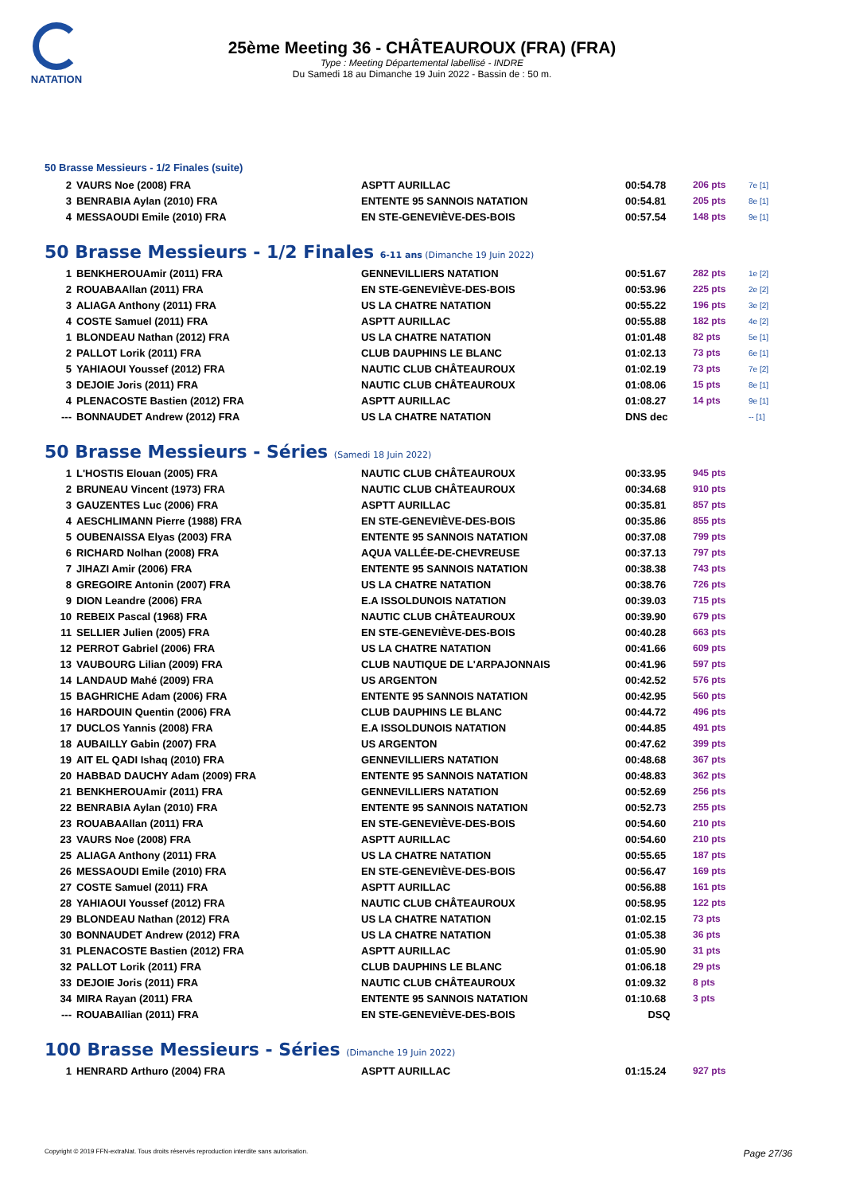NATATION
25ème Meeting 36 - CHÂTEAUROUX (FRA) (FRA)
Type : Meeting Départemental labellisé - INDRE
Du Samedi 18 au Dimanche 19 Juin 2022 - Bassin de : 50 m.
50 Brasse Messieurs - 1/2 Finales (suite)
| 2 | VAURS Noe (2008) FRA | ASPTT AURILLAC | 00:54.78 | 206 pts | 7e [1] |
| 3 | BENRABIA Aylan (2010) FRA | ENTENTE 95 SANNOIS NATATION | 00:54.81 | 205 pts | 8e [1] |
| 4 | MESSAOUDI Emile (2010) FRA | EN STE-GENEVIÈVE-DES-BOIS | 00:57.54 | 148 pts | 9e [1] |
50 Brasse Messieurs - 1/2 Finales 6-11 ans (Dimanche 19 Juin 2022)
| 1 | BENKHEROUAmir (2011) FRA | GENNEVILLIERS NATATION | 00:51.67 | 282 pts | 1e [2] |
| 2 | ROUABAAllan (2011) FRA | EN STE-GENEVIÈVE-DES-BOIS | 00:53.96 | 225 pts | 2e [2] |
| 3 | ALIAGA Anthony (2011) FRA | US LA CHATRE NATATION | 00:55.22 | 196 pts | 3e [2] |
| 4 | COSTE Samuel (2011) FRA | ASPTT AURILLAC | 00:55.88 | 182 pts | 4e [2] |
| 1 | BLONDEAU Nathan (2012) FRA | US LA CHATRE NATATION | 01:01.48 | 82 pts | 5e [1] |
| 2 | PALLOT Lorik (2011) FRA | CLUB DAUPHINS LE BLANC | 01:02.13 | 73 pts | 6e [1] |
| 5 | YAHIAOUI Youssef (2012) FRA | NAUTIC CLUB CHÂTEAUROUX | 01:02.19 | 73 pts | 7e [2] |
| 3 | DEJOIE Joris (2011) FRA | NAUTIC CLUB CHÂTEAUROUX | 01:08.06 | 15 pts | 8e [1] |
| 4 | PLENACOSTE Bastien (2012) FRA | ASPTT AURILLAC | 01:08.27 | 14 pts | 9e [1] |
| --- | BONNAUDET Andrew (2012) FRA | US LA CHATRE NATATION | DNS dec | | -- [1] |
50 Brasse Messieurs - Séries (Samedi 18 Juin 2022)
| 1 | L'HOSTIS Elouan (2005) FRA | NAUTIC CLUB CHÂTEAUROUX | 00:33.95 | 945 pts |
| 2 | BRUNEAU Vincent (1973) FRA | NAUTIC CLUB CHÂTEAUROUX | 00:34.68 | 910 pts |
| 3 | GAUZENTES Luc (2006) FRA | ASPTT AURILLAC | 00:35.81 | 857 pts |
| 4 | AESCHLIMANN Pierre (1988) FRA | EN STE-GENEVIÈVE-DES-BOIS | 00:35.86 | 855 pts |
| 5 | OUBENAISSA Elyas (2003) FRA | ENTENTE 95 SANNOIS NATATION | 00:37.08 | 799 pts |
| 6 | RICHARD Nolhan (2008) FRA | AQUA VALLÉE-DE-CHEVREUSE | 00:37.13 | 797 pts |
| 7 | JIHAZI Amir (2006) FRA | ENTENTE 95 SANNOIS NATATION | 00:38.38 | 743 pts |
| 8 | GREGOIRE Antonin (2007) FRA | US LA CHATRE NATATION | 00:38.76 | 726 pts |
| 9 | DION Leandre (2006) FRA | E.A ISSOLDUNOIS NATATION | 00:39.03 | 715 pts |
| 10 | REBEIX Pascal (1968) FRA | NAUTIC CLUB CHÂTEAUROUX | 00:39.90 | 679 pts |
| 11 | SELLIER Julien (2005) FRA | EN STE-GENEVIÈVE-DES-BOIS | 00:40.28 | 663 pts |
| 12 | PERROT Gabriel (2006) FRA | US LA CHATRE NATATION | 00:41.66 | 609 pts |
| 13 | VAUBOURG Lilian (2009) FRA | CLUB NAUTIQUE DE L'ARPAJONNAIS | 00:41.96 | 597 pts |
| 14 | LANDAUD Mahé (2009) FRA | US ARGENTON | 00:42.52 | 576 pts |
| 15 | BAGHRICHE Adam (2006) FRA | ENTENTE 95 SANNOIS NATATION | 00:42.95 | 560 pts |
| 16 | HARDOUIN Quentin (2006) FRA | CLUB DAUPHINS LE BLANC | 00:44.72 | 496 pts |
| 17 | DUCLOS Yannis (2008) FRA | E.A ISSOLDUNOIS NATATION | 00:44.85 | 491 pts |
| 18 | AUBAILLY Gabin (2007) FRA | US ARGENTON | 00:47.62 | 399 pts |
| 19 | AIT EL QADI Ishaq (2010) FRA | GENNEVILLIERS NATATION | 00:48.68 | 367 pts |
| 20 | HABBAD DAUCHY Adam (2009) FRA | ENTENTE 95 SANNOIS NATATION | 00:48.83 | 362 pts |
| 21 | BENKHEROUAmir (2011) FRA | GENNEVILLIERS NATATION | 00:52.69 | 256 pts |
| 22 | BENRABIA Aylan (2010) FRA | ENTENTE 95 SANNOIS NATATION | 00:52.73 | 255 pts |
| 23 | ROUABAAllan (2011) FRA | EN STE-GENEVIÈVE-DES-BOIS | 00:54.60 | 210 pts |
| 23 | VAURS Noe (2008) FRA | ASPTT AURILLAC | 00:54.60 | 210 pts |
| 25 | ALIAGA Anthony (2011) FRA | US LA CHATRE NATATION | 00:55.65 | 187 pts |
| 26 | MESSAOUDI Emile (2010) FRA | EN STE-GENEVIÈVE-DES-BOIS | 00:56.47 | 169 pts |
| 27 | COSTE Samuel (2011) FRA | ASPTT AURILLAC | 00:56.88 | 161 pts |
| 28 | YAHIAOUI Youssef (2012) FRA | NAUTIC CLUB CHÂTEAUROUX | 00:58.95 | 122 pts |
| 29 | BLONDEAU Nathan (2012) FRA | US LA CHATRE NATATION | 01:02.15 | 73 pts |
| 30 | BONNAUDET Andrew (2012) FRA | US LA CHATRE NATATION | 01:05.38 | 36 pts |
| 31 | PLENACOSTE Bastien (2012) FRA | ASPTT AURILLAC | 01:05.90 | 31 pts |
| 32 | PALLOT Lorik (2011) FRA | CLUB DAUPHINS LE BLANC | 01:06.18 | 29 pts |
| 33 | DEJOIE Joris (2011) FRA | NAUTIC CLUB CHÂTEAUROUX | 01:09.32 | 8 pts |
| 34 | MIRA Rayan (2011) FRA | ENTENTE 95 SANNOIS NATATION | 01:10.68 | 3 pts |
| --- | ROUABAIlian (2011) FRA | EN STE-GENEVIÈVE-DES-BOIS | DSQ | |
100 Brasse Messieurs - Séries (Dimanche 19 Juin 2022)
| 1 | HENRARD Arthuro (2004) FRA | ASPTT AURILLAC | 01:15.24 | 927 pts |
Copyright © 2019 FFN-extraNat. Tous droits réservés reproduction interdite sans autorisation. Page 27/36